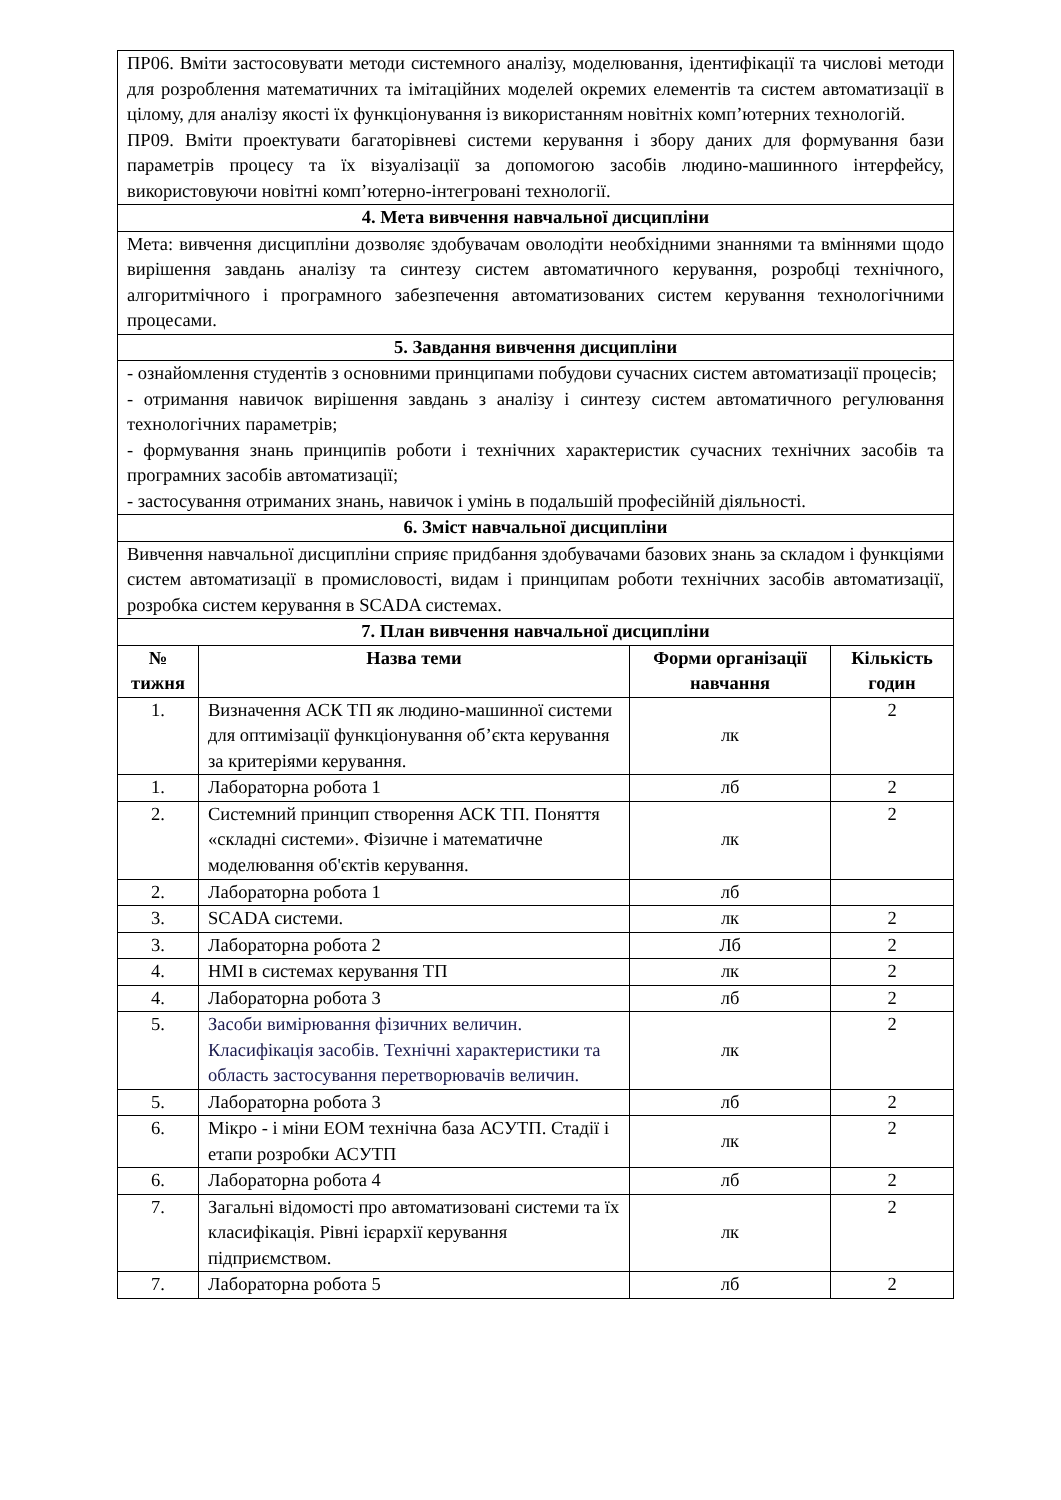| ПР06. Вміти застосовувати методи системного аналізу, моделювання, ідентифікації та числові методи для розроблення математичних та імітаційних моделей окремих елементів та систем автоматизації в цілому, для аналізу якості їх функціонування із використанням новітніх комп’ютерних технологій. ПР09. Вміти проектувати багаторівневі системи керування і збору даних для формування бази параметрів процесу та їх візуалізації за допомогою засобів людино-машинного інтерфейсу, використовуючи новітні комп’ютерно-інтегровані технології. | | | |
| 4. Мета вивчення навчальної дисципліни | | | |
| Мета: вивчення дисципліни дозволяє здобувачам оволодіти необхідними знаннями та вміннями щодо вирішення завдань аналізу та синтезу систем автоматичного керування, розробці технічного, алгоритмічного і програмного забезпечення автоматизованих систем керування технологічними процесами. | | | |
| 5. Завдання вивчення дисципліни | | | |
| - ознайомлення студентів з основними принципами побудови сучасних систем автоматизації процесів; - отримання навичок вирішення завдань з аналізу і синтезу систем автоматичного регулювання технологічних параметрів; - формування знань принципів роботи і технічних характеристик сучасних технічних засобів та програмних засобів автоматизації; - застосування отриманих знань, навичок і умінь в подальшій професійній діяльності. | | | |
| 6. Зміст навчальної дисципліни | | | |
| Вивчення навчальної дисципліни сприяє придбання здобувачами базових знань за складом і функціями систем автоматизації в промисловості, видам і принципам роботи технічних засобів автоматизації, розробка систем керування в SCADA системах. | | | |
| 7. План вивчення навчальної дисципліни | | | |
| № тижня | Назва теми | Форми організації навчання | Кількість годин |
| 1. | Визначення АСК ТП як людино-машинної системи для оптимізації функціонування об’єкта керування за критеріями керування. | лк | 2 |
| 1. | Лабораторна робота 1 | лб | 2 |
| 2. | Системний принцип створення АСК ТП. Поняття «складні системи». Фізичне і математичне моделювання об'єктів керування. | лк | 2 |
| 2. | Лабораторна робота 1 | лб | |
| 3. | SCADA системи. | лк | 2 |
| 3. | Лабораторна робота 2 | Лб | 2 |
| 4. | HMI в системах керування ТП | лк | 2 |
| 4. | Лабораторна робота 3 | лб | 2 |
| 5. | Засоби вимірювання фізичних величин. Класифікація засобів. Технічні характеристики та область застосування перетворювачів величин. | лк | 2 |
| 5. | Лабораторна робота 3 | лб | 2 |
| 6. | Мікро - і міни ЕОМ технічна база АСУТП. Стадії і етапи розробки АСУТП | лк | 2 |
| 6. | Лабораторна робота 4 | лб | 2 |
| 7. | Загальні відомості про автоматизовані системи та їх класифікація. Рівні ієрархії керування підприємством. | лк | 2 |
| 7. | Лабораторна робота 5 | лб | 2 |